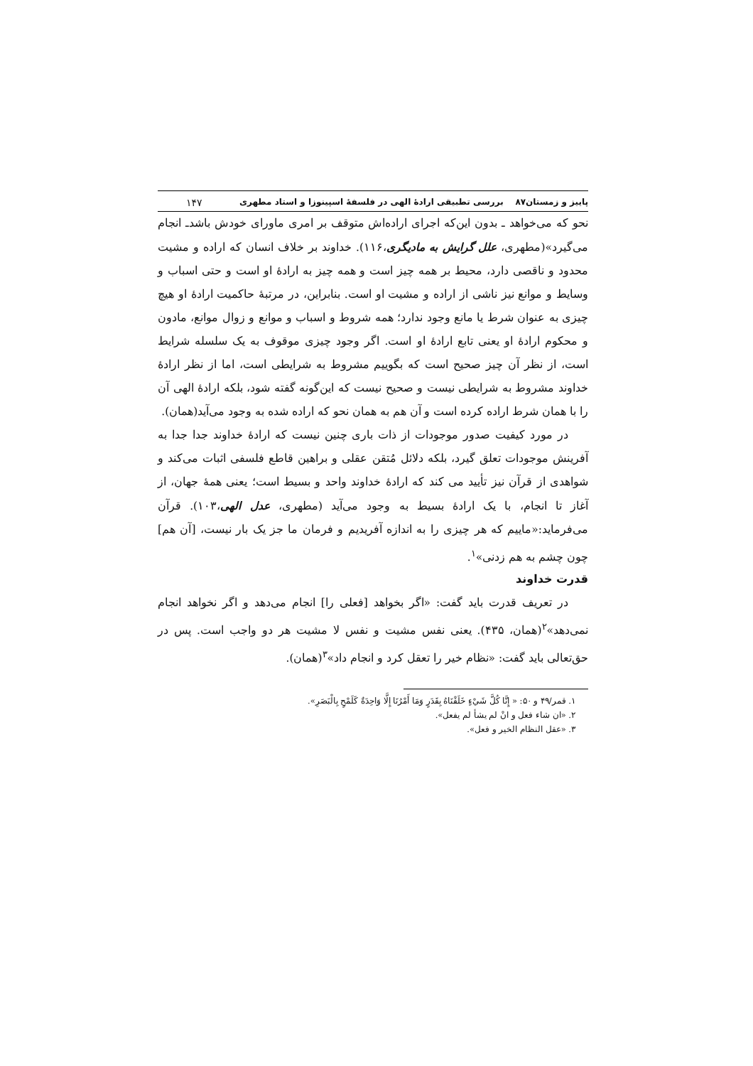پاییز و زمستان۸۷ بررسی تطبیقی ارادهٔ الهی در فلسفهٔ اسپینوزا و استاد مطهری ۱۴۷
نحو که می‌خواهد ـ بدون این‌که اجرای اراده‌اش متوقف بر امری ماورای خودش باشدـ انجام می‌گیرد»(مطهری، علل گرایش به مادیگری،۱۱۶). خداوند بر خلاف انسان که اراده و مشیت محدود و ناقصی دارد، محیط بر همه چیز است و همه چیز به ارادهٔ او است و حتی اسباب و وسایط و موانع نیز ناشی از اراده و مشیت او است. بنابراین، در مرتبهٔ حاکمیت ارادهٔ او هیچ چیزی به عنوان شرط یا مانع وجود ندارد؛ همه شروط و اسباب و موانع و زوال موانع، مادون و محکوم ارادهٔ او یعنی تابع ارادهٔ او است. اگر وجود چیزی موقوف به یک سلسله شرایط است، از نظر آن چیز صحیح است که بگوییم مشروط به شرایطی است، اما از نظر ارادهٔ خداوند مشروط به شرایطی نیست و صحیح نیست که این‌گونه گفته شود، بلکه ارادهٔ الهی آن را با همان شرط اراده کرده است و آن هم به همان نحو که اراده شده به وجود می‌آید(همان).
در مورد کیفیت صدور موجودات از ذات باری چنین نیست که ارادهٔ خداوند جدا جدا به آفرینش موجودات تعلق گیرد، بلکه دلائل مُتقن عقلی و براهین قاطع فلسفی اثبات می‌کند و شواهدی از قرآن نیز تأیید می کند که ارادهٔ خداوند واحد و بسیط است؛ یعنی همهٔ جهان، از آغاز تا انجام، با یک ارادهٔ بسیط به وجود می‌آید (مطهری، عدل الهی،۱۰۳). قرآن می‌فرماید:«ماییم که هر چیزی را به اندازه آفریدیم و فرمان ما جز یک بار نیست، [آن هم] چون چشم به هم زدنی»<sup>۱</sup>.
قدرت خداوند
در تعریف قدرت باید گفت: «اگر بخواهد [فعلی را] انجام می‌دهد و اگر نخواهد انجام نمی‌دهد»<sup>۲</sup>(همان، ۴۳۵). یعنی نفس مشیت و نفس لا مشیت هر دو واجب است. پس در حق‌تعالی باید گفت: «نظام خیر را تعقل کرد و انجام داد»<sup>۳</sup>(همان).
۱. قمر/۴۹ و ۵۰: « إِنَّا كُلَّ شَيْءٍ خَلَقْنَاهُ بِقَدَرٍ وَمَا أَمْرُنَا إِلَّا وَاحِدَةٌ كَلَمْحٍ بِالْبَصَرِ».
۲. «ان شاء فعل و انْ لم یشأ لم یفعل».
۳. «عقل النظام الخیر و فعل».